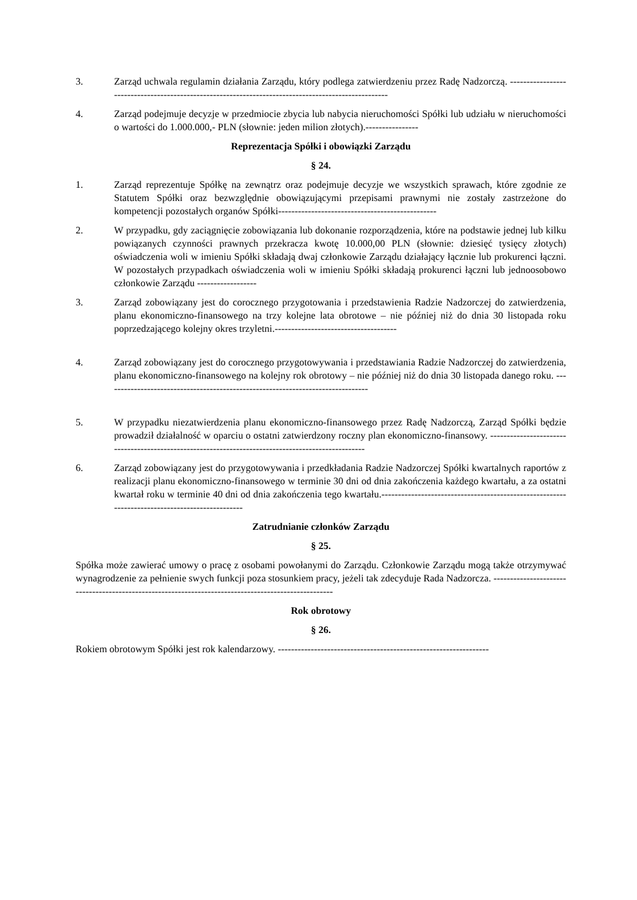3. Zarząd uchwala regulamin działania Zarządu, który podlega zatwierdzeniu przez Radę Nadzorczą. ----------------------------------------------------------------------------------------------------
4. Zarząd podejmuje decyzje w przedmiocie zbycia lub nabycia nieruchomości Spółki lub udziału w nieruchomości o wartości do 1.000.000,- PLN (słownie: jeden milion złotych).----------------
Reprezentacja Spółki i obowiązki Zarządu
§ 24.
1. Zarząd reprezentuje Spółkę na zewnątrz oraz podejmuje decyzje we wszystkich sprawach, które zgodnie ze Statutem Spółki oraz bezwzględnie obowiązującymi przepisami prawnymi nie zostały zastrzeżone do kompetencji pozostałych organów Spółki------------------------------------------------
2. W przypadku, gdy zaciągnięcie zobowiązania lub dokonanie rozporządzenia, które na podstawie jednej lub kilku powiązanych czynności prawnych przekracza kwotę 10.000,00 PLN (słownie: dziesięć tysięcy złotych) oświadczenia woli w imieniu Spółki składają dwaj członkowie Zarządu działający łącznie lub prokurenci łączni. W pozostałych przypadkach oświadczenia woli w imieniu Spółki składają prokurenci łączni lub jednoosobowo członkowie Zarządu ------------------
3. Zarząd zobowiązany jest do corocznego przygotowania i przedstawienia Radzie Nadzorczej do zatwierdzenia, planu ekonomiczno-finansowego na trzy kolejne lata obrotowe – nie później niż do dnia 30 listopada roku poprzedzającego kolejny okres trzyletni.-------------------------------------
4. Zarząd zobowiązany jest do corocznego przygotowywania i przedstawiania Radzie Nadzorczej do zatwierdzenia, planu ekonomiczno-finansowego na kolejny rok obrotowy – nie później niż do dnia 30 listopada danego roku. --------------------------------------------------------------------------------
5. W przypadku niezatwierdzenia planu ekonomiczno-finansowego przez Radę Nadzorczą, Zarząd Spółki będzie prowadził działalność w oparciu o ostatni zatwierdzony roczny plan ekonomiczno-finansowy. ---------------------------------------------------------------------------------------------------
6. Zarząd zobowiązany jest do przygotowywania i przedkładania Radzie Nadzorczej Spółki kwartalnych raportów z realizacji planu ekonomiczno-finansowego w terminie 30 dni od dnia zakończenia każdego kwartału, a za ostatni kwartał roku w terminie 40 dni od dnia zakończenia tego kwartału.-----------------------------------------------------------------------------------------------
Zatrudnianie członków Zarządu
§ 25.
Spółka może zawierać umowy o pracę z osobami powołanymi do Zarządu. Członkowie Zarządu mogą także otrzymywać wynagrodzenie za pełnienie swych funkcji poza stosunkiem pracy, jeżeli tak zdecyduje Rada Nadzorcza. ----------------------------------------------------------------------------------------------------
Rok obrotowy
§ 26.
Rokiem obrotowym Spółki jest rok kalendarzowy. ----------------------------------------------------------------